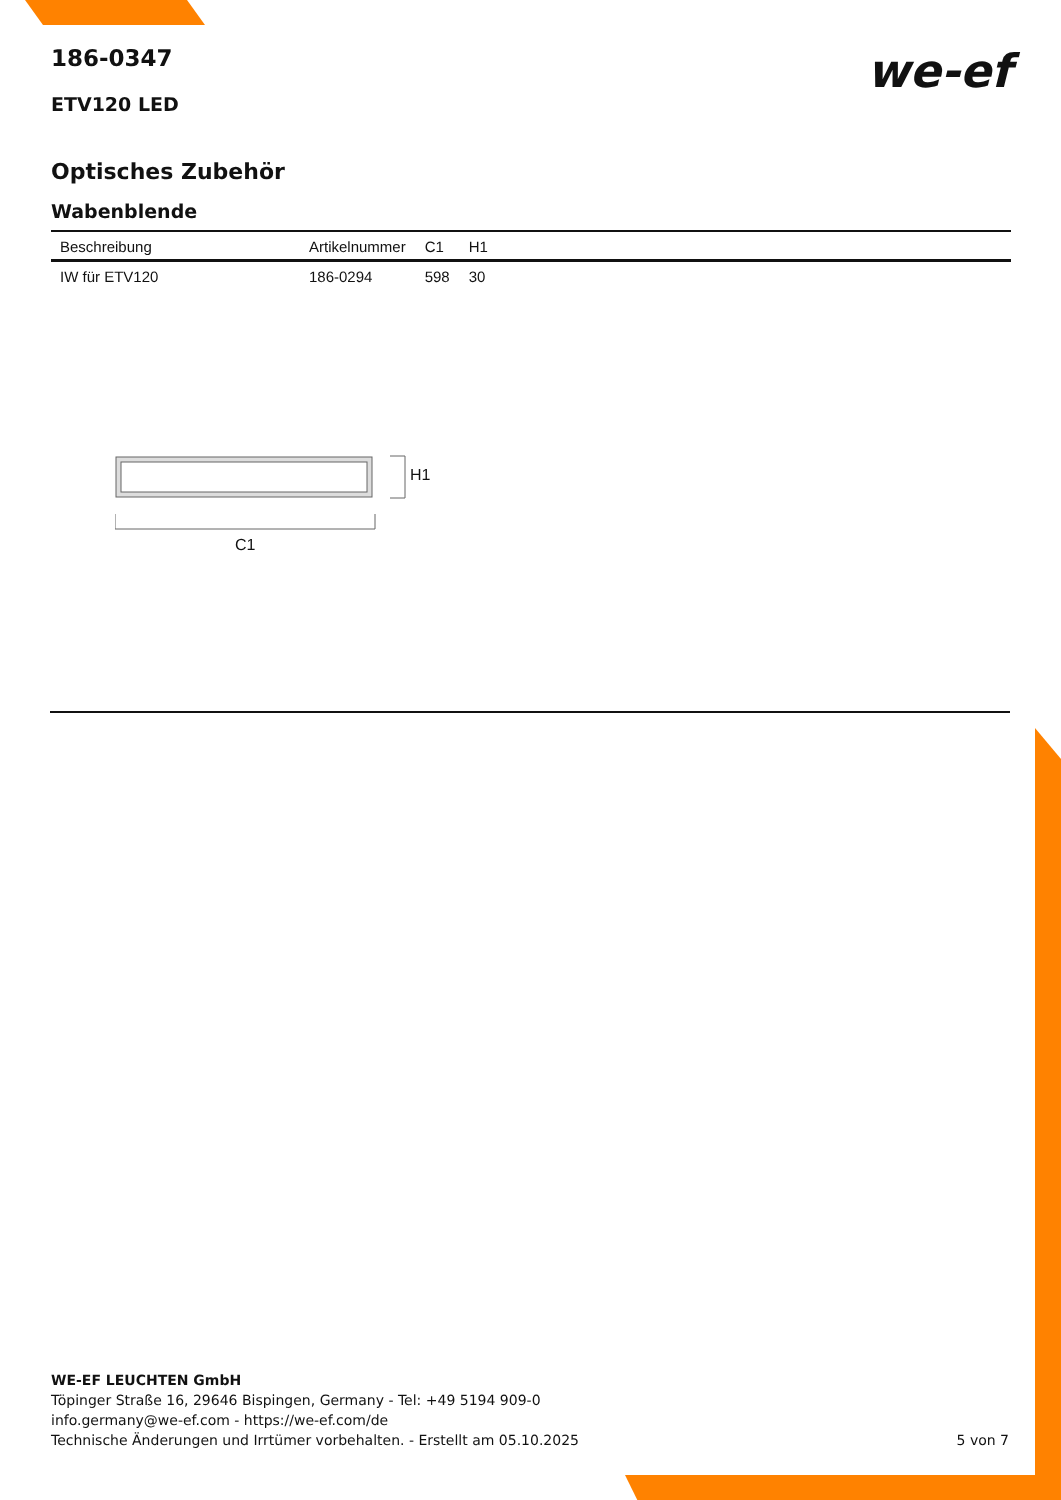we-ef
186-0347
ETV120 LED
Optisches Zubehör
Wabenblende
| Beschreibung | Artikelnummer | C1 | H1 |
| --- | --- | --- | --- |
| IW für ETV120 | 186-0294 | 598 | 30 |
H1
C1
WE-EF LEUCHTEN GmbH
Töpinger Straße 16, 29646 Bispingen, Germany - Tel: +49 5194 909-0
info.germany@we-ef.com - https://we-ef.com/de
Technische Änderungen und Irrtümer vorbehalten. - Erstellt am 05.10.2025 5 von 7